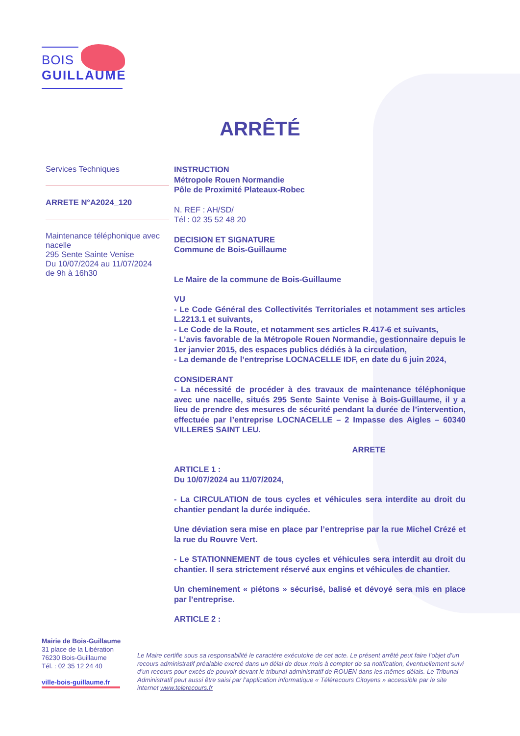BOIS
GUILLAUME
ARRÊTÉ
Services Techniques
ARRETE N°A2024_120
Maintenance téléphonique avec nacelle
295 Sente Sainte Venise
Du 10/07/2024 au 11/07/2024
de 9h à 16h30
INSTRUCTION
Métropole Rouen Normandie
Pôle de Proximité Plateaux-Robec
N. REF : AH/SD/
Tél : 02 35 52 48 20
DECISION ET SIGNATURE
Commune de Bois-Guillaume
Le Maire de la commune de Bois-Guillaume
VU
- Le Code Général des Collectivités Territoriales et notamment ses articles L.2213.1 et suivants,
- Le Code de la Route, et notamment ses articles R.417-6 et suivants,
- L’avis favorable de la Métropole Rouen Normandie, gestionnaire depuis le 1er janvier 2015, des espaces publics dédiés à la circulation,
- La demande de l’entreprise LOCNACELLE IDF, en date du 6 juin 2024,
CONSIDERANT
- La nécessité de procéder à des travaux de maintenance téléphonique avec une nacelle, situés 295 Sente Sainte Venise à Bois-Guillaume, il y a lieu de prendre des mesures de sécurité pendant la durée de l’intervention, effectuée par l’entreprise LOCNACELLE – 2 Impasse des Aigles – 60340 VILLERES SAINT LEU.
ARRETE
ARTICLE 1 :
Du 10/07/2024 au 11/07/2024,
- La CIRCULATION de tous cycles et véhicules sera interdite au droit du chantier pendant la durée indiquée.
Une déviation sera mise en place par l’entreprise par la rue Michel Crézé et la rue du Rouvre Vert.
- Le STATIONNEMENT de tous cycles et véhicules sera interdit au droit du chantier. Il sera strictement réservé aux engins et véhicules de chantier.
Un cheminement « piétons » sécurisé, balisé et dévoyé sera mis en place par l’entreprise.
ARTICLE 2 :
Mairie de Bois-Guillaume
31 place de la Libération
76230 Bois-Guillaume
Tél. : 02 35 12 24 40
ville-bois-guillaume.fr
Le Maire certifie sous sa responsabilité le caractère exécutoire de cet acte. Le présent arrêté peut faire l’objet d’un recours administratif préalable exercé dans un délai de deux mois à compter de sa notification, éventuellement suivi d’un recours pour excès de pouvoir devant le tribunal administratif de ROUEN dans les mêmes délais. Le Tribunal Administratif peut aussi être saisi par l’application informatique « Télérecours Citoyens » accessible par le site internet www.telerecours.fr